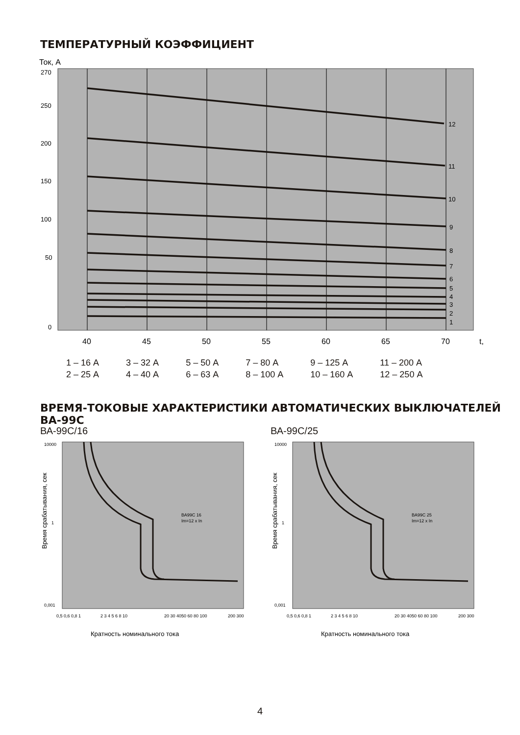ТЕМПЕРАТУРНЫЙ КОЭФФИЦИЕНТ
Ток, А
270
250
200
150
100
50
0
12
11
10
9
8
7
6
5
4
3
2
1
40
45
50
55
60
65
70
t,
1 – 16 А
2 – 25 А
3 – 32 А
4 – 40 А
5 – 50 А
6 – 63 А
7 – 80 А
8 – 100 А
9 – 125 А
10 – 160 А
11 – 200 А
12 – 250 А
ВРЕМЯ-ТОКОВЫЕ ХАРАКТЕРИСТИКИ АВТОМАТИЧЕСКИХ ВЫКЛЮЧАТЕЛЕЙ ВА-99С
ВА-99С/16 ВА-99С/25
Время срабатывания, сек
10000
1
0,001
0,5 0,6 0,8 1
2 3 4 5 6 8 10
20 30 4050 60 80 100
200 300
ВА99С 16
Im=12 x In
Кратность номинального тока
Время срабатывания, сек
10000
1
0,001
0,5 0,6 0,8 1
2 3 4 5 6 8 10
20 30 4050 60 80 100
200 300
ВА99С 25
Im=12 x In
Кратность номинального тока
4